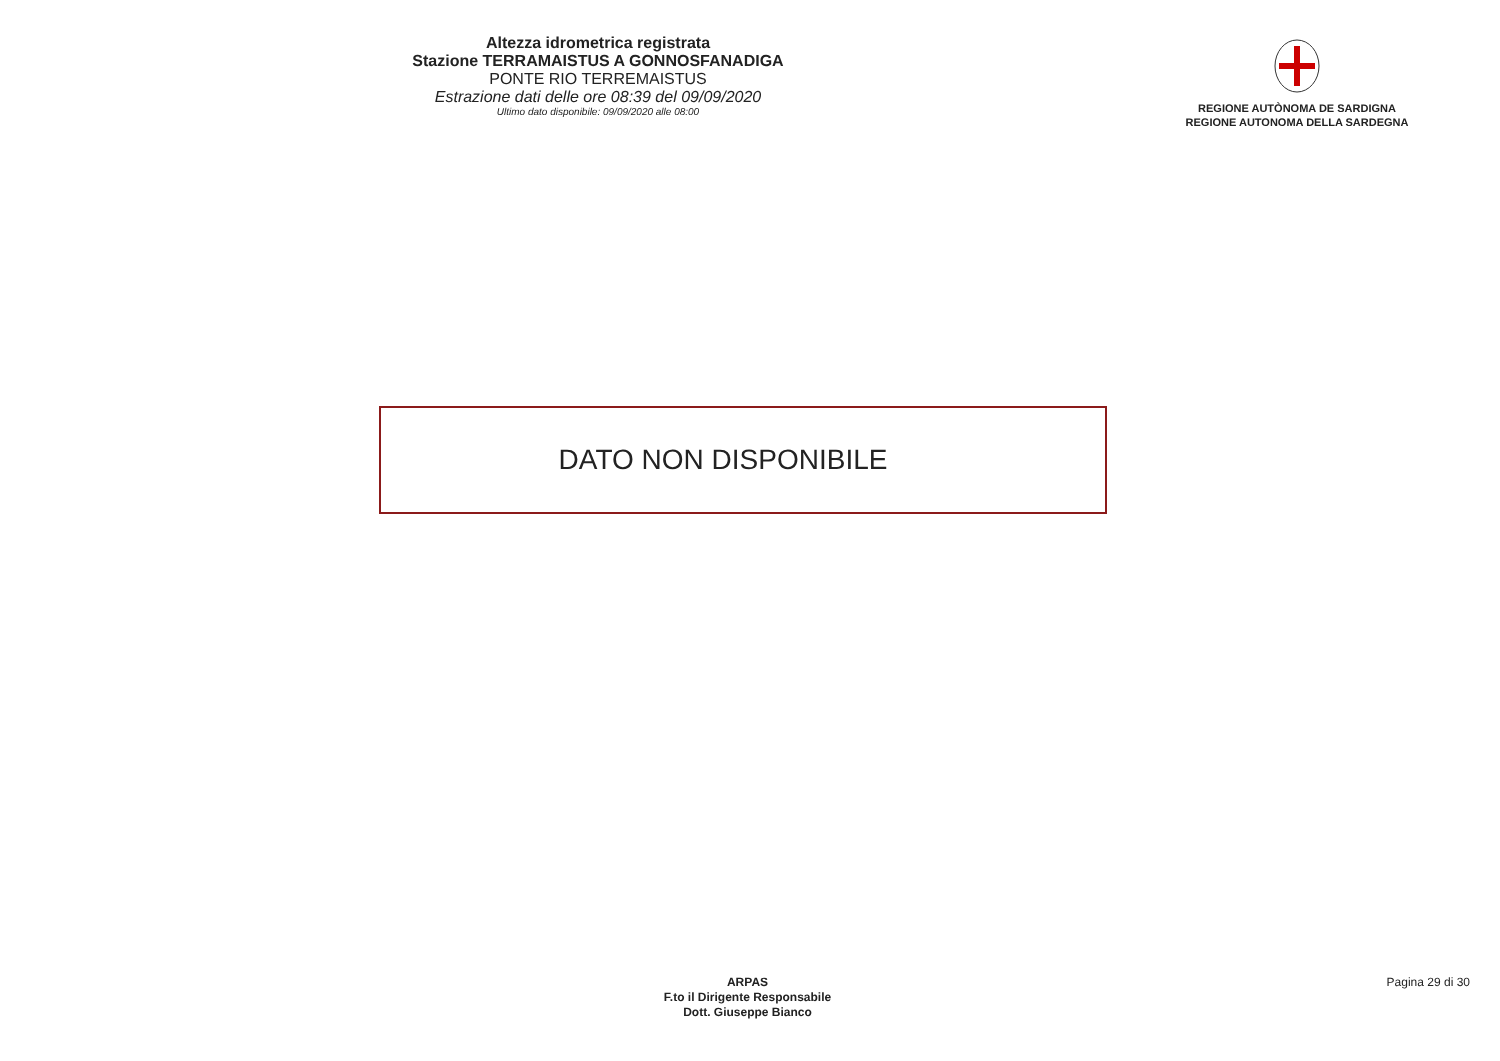Altezza idrometrica registrata
Stazione TERRAMAISTUS A GONNOSFANADIGA
PONTE RIO TERREMAISTUS
Estrazione dati delle ore 08:39 del 09/09/2020
Ultimo dato disponibile: 09/09/2020 alle 08:00
REGIONE AUTÒNOMA DE SARDIGNA
REGIONE AUTONOMA DELLA SARDEGNA
DATO NON DISPONIBILE
ARPAS
F.to il Dirigente Responsabile
Dott. Giuseppe Bianco
Pagina 29 di 30